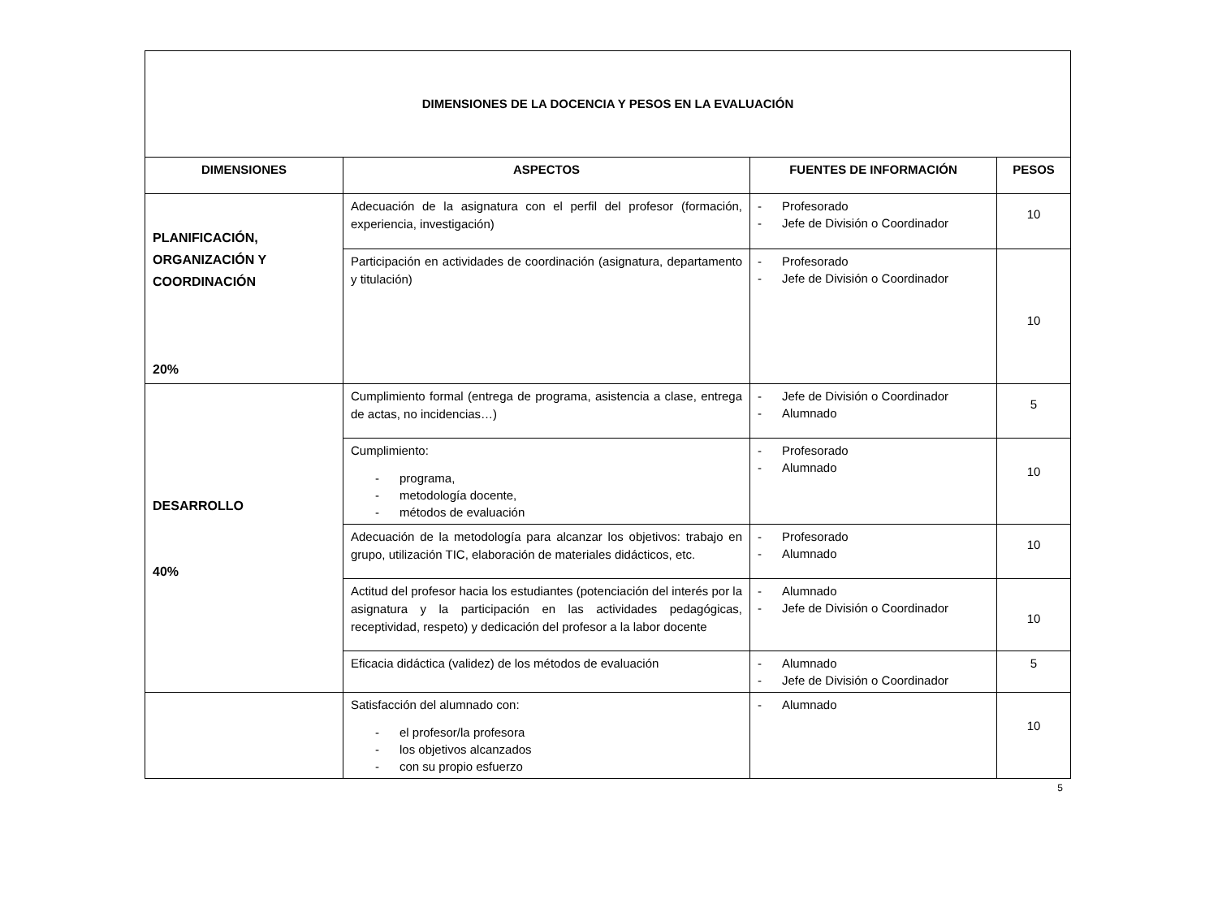| DIMENSIONES DE LA DOCENCIA Y PESOS EN LA EVALUACIÓN | | | |
| DIMENSIONES | ASPECTOS | FUENTES DE INFORMACIÓN | PESOS |
| PLANIFICACIÓN, ORGANIZACIÓN Y COORDINACIÓN 20% | Adecuación de la asignatura con el perfil del profesor (formación, experiencia, investigación) | - Profesorado - Jefe de División o Coordinador | 10 |
| | Participación en actividades de coordinación (asignatura, departamento y titulación) | - Profesorado - Jefe de División o Coordinador | 10 |
| DESARROLLO 40% | Cumplimiento formal (entrega de programa, asistencia a clase, entrega de actas, no incidencias…) | - Jefe de División o Coordinador - Alumnado | 5 |
| | Cumplimiento: - programa, - metodología docente, - métodos de evaluación | - Profesorado - Alumnado | 10 |
| | Adecuación de la metodología para alcanzar los objetivos: trabajo en grupo, utilización TIC, elaboración de materiales didácticos, etc. | - Profesorado - Alumnado | 10 |
| | Actitud del profesor hacia los estudiantes (potenciación del interés por la asignatura y la participación en las actividades pedagógicas, receptividad, respeto) y dedicación del profesor a la labor docente | - Alumnado - Jefe de División o Coordinador | 10 |
| | Eficacia didáctica (validez) de los métodos de evaluación | - Alumnado - Jefe de División o Coordinador | 5 |
| | Satisfacción del alumnado con: - el profesor/la profesora - los objetivos alcanzados - con su propio esfuerzo | - Alumnado | 10 |
5